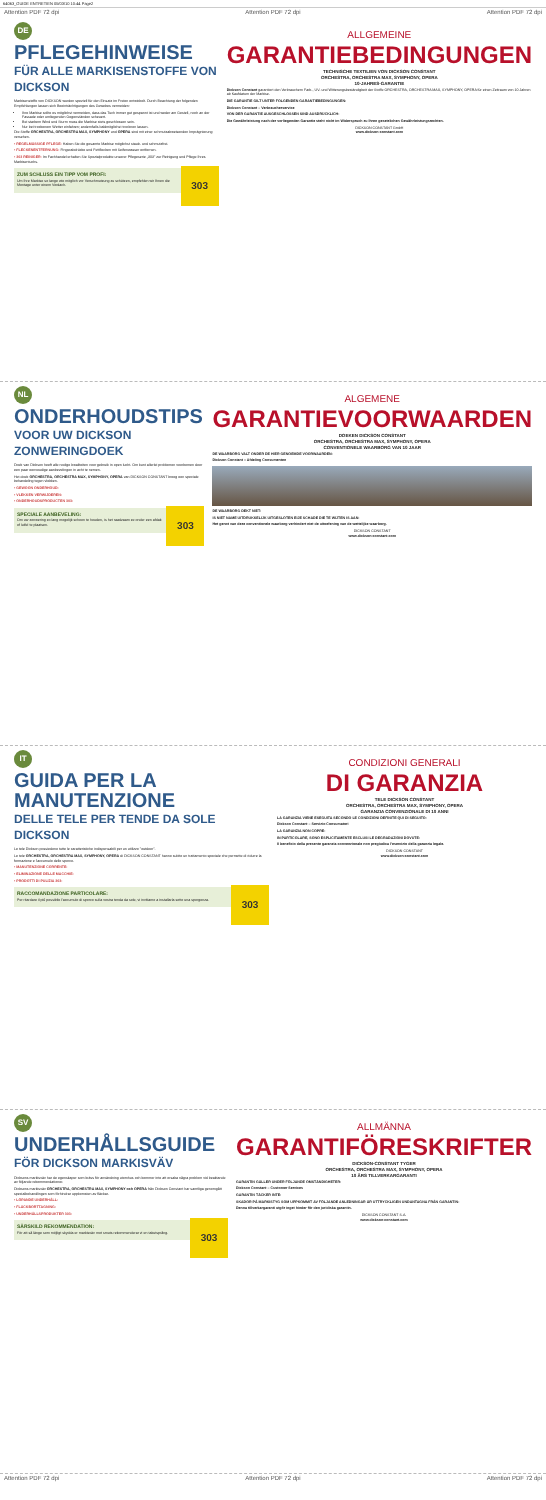64063_GUIDE ENTRETIEN 05/03/10 10:44 Page2
Attention PDF 72 dpi Attention PDF 72 dpi Attention PDF 72 dpi
DE
PFLEGEHINWEISE
FÜR ALLE MARKISENSTOFFE VON DICKSON
Markisenstoffe von DICKSON wurden speziell für den Einsatz im Freien entwickelt. Durch Beachtung der folgenden Empfehlungen lassen sich Beeinträchtigungen des Gewebes vermeiden:
Ihre Markise sollte es möglichst vermeiden, dass das Tuch immer gut gespannt ist und weder am Gestell, noch an der Fassade oder umliegenden Gegenständen scheuert.
Bei starkem Wind und Sturm muss die Markise stets geschlossen sein.
Nur bei trockenem Wetter einfahren; andernfalls baldmöglichst trocknen lassen.
Die Stoffe ORCHESTRA, ORCHESTRA MAX, SYMPHONY und OPERA sind mit einer schmutzabweisenden Imprägnierung versehen.
• REGELMÄSSIGE PFLEGE: Haben Sie die gesamte Markise möglichst staub- und schmutzfrei.
• FLECKENENTFERNUNG: Fingerabdrücke und Fettflecken mit Seifenwasser entfernen.
• 303 REINIGER: Im Fachhandel erhalten Sie Spezialprodukte unserer Pflegeserie „303" zur Reinigung und Pflege Ihres Markisentuchs.
303
ZUM SCHLUSS EIN TIPP VOM PROFI:
Um Ihre Markise so lange wie möglich vor Verschmutzung zu schützen, empfehlen wir Ihnen die Montage unter einem Vordach.
ALLGEMEINE
GARANTIEBEDINGUNGEN
TECHNISCHE TEXTILIEN VON DICKSON CONSTANT
ORCHESTRA, ORCHESTRA MAX, SYMPHONY, OPERA
10-JAHRES-GARANTIE
Dickson Constant garantiert den Verbrauchern Farb-, UV- und Witterungsbeständigkeit der Stoffe ORCHESTRA, ORCHESTRA MAX, SYMPHONY, OPERA für einen Zeitraum von 10 Jahren ab Kaufdatum der Markise.
DIE GARANTIE GILT UNTER FOLGENDEN GARANTIEBEDINGUNGEN:
Dickson Constant – Verbraucherservice
VON DER GARANTIE AUSGESCHLOSSEN SIND AUSDRÜCKLICH:
Die Gewährleistung nach der vorliegenden Garantie steht nicht im Widerspruch zu Ihren gesetzlichen Gewährleistungsrechten.
DICKSON CONSTANT GmbH
www.dickson-constant.com
NL
ONDERHOUDSTIPS
VOOR UW DICKSON ZONWERINGDOEK
Doek van Dickson heeft alle nodige kwaliteiten voor gebruik in open lucht. Om kunt allerlei problemen voorkomen door een paar eenvoudige aanbevelingen in acht te nemen.
Het doek ORCHESTRA, ORCHESTRA MAX, SYMPHONY, OPERA van DICKSON CONSTANT kreeg een speciale behandeling tegen vlekken.
• GEWOON ONDERHOUD:
• VLEKKEN VERWIJDEREN:
• ONDERHOUDSPRODUCTEN 303:
303
SPECIALE AANBEVELING:
Om uw zonwering zo lang mogelijk schoon te houden, is het raadzaam ze onder een afdak of luifel te plaatsen.
ALGEMENE
GARANTIEVOORWAARDEN
DOEKEN DICKSON CONSTANT
ORCHESTRA, ORCHESTRA MAX, SYMPHONY, OPERA
CONVENTIONELE WAARBORG VAN 10 JAAR
DE WAARBORG VALT ONDER DE HIER GENOEMDE VOORWAARDEN:
Dickson Constant – Afdeling Consumenten
DE WAARBORG DEKT NIET:
IS NIET NAME UITDRUKKELIJK UITGESLOTEN EIJE SCHADE DIE TE WIJTEN IS AAN:
Het genot van deze conventionele waarborg verhindert niet de uitoefening van de wettelijke waarborg.
DICKSON CONSTANT
www.dickson-constant.com
IT
GUIDA PER LA MANUTENZIONE
DELLE TELE PER TENDE DA SOLE DICKSON
Le tele Dickson possiedono tutte le caratteristiche indispensabili per un utilizzo "outdoor".
Le tele ORCHESTRA, ORCHESTRA MAX, SYMPHONY, OPERA di DICKSON CONSTANT hanno subito un trattamento speciale che permette di ridurre la formazione e l'accumulo dello sporco.
• MANUTENZIONE CORRENTE:
• ELIMINAZIONE DELLE MACCHIE:
• PRODOTTI DI PULIZIA 303:
303
RACCOMANDAZIONE PARTICOLARE:
Per ritardare il più possibile l'accumulo di sporco sulla vostra tenda da sole, vi invitiamo a installarla sotto una sporgenza.
CONDIZIONI GENERALI
DI GARANZIA
TELE DICKSON CONSTANT
ORCHESTRA, ORCHESTRA MAX, SYMPHONY, OPERA
GARANZIA CONVENZIONALE DI 10 ANNI
LA GARANZIA VIENE ESEGUITA SECONDO LE CONDIZIONI DEFINITE QUI DI SEGUITO:
Dickson Constant – Servizio Consumatori
LA GARANZIA NON COPRE:
IN PARTICOLARE, SONO ESPLICITAMENTE ESCLUSI LE DEGRADAZIONI DOVUTE:
Il beneficio della presente garanzia convenzionale non pregiudica l'esercizio della garanzia legale.
DICKSON CONSTANT
www.dickson-constant.com
SV
UNDERHÅLLSGUIDE
FÖR DICKSON MARKISVÄV
Dicksons markisväv har de egenskaper som krävs för användning utomhus och kommer inte att orsaka några problem vid beaktande av följande rekommendationer.
Dicksons markisväv ORCHESTRA, ORCHESTRA MAX, SYMPHONY och OPERA från Dickson Constant har samtliga genomgått specialbehandlingen som förhindrar uppkomsten av fläckar.
• LÖPANDE UNDERHÅLL:
• FLÄCKBORTTAGNING:
• UNDERHÅLLSPRODUKTER 303:
303
SÄRSKILD REKOMMENDATION:
För att så länge som möjligt skydda er markisväv mot smuts rekommenderar vi en takutsprång.
ALLMÄNNA
GARANTIFÖRESKRIFTER
DICKSON-CONSTANT TYGER
ORCHESTRA, ORCHESTRA MAX, SYMPHONY, OPERA
10 ÅRS TILLVERKARGARANTI
GARANTIN GÄLLER UNDER FÖLJANDE OMSTÄNDIGHETER:
Dickson Constant – Customer Services
GARANTIN TÄCKER INTE:
SKADOR PÅ MARKISTYG SOM UPPKOMMIT AV FÖLJANDE ANLEDNINGAR ÄR UTTRYCKLIGEN UNDANTAGNA FRÅN GARANTIN:
Denna tillverkargaranti utgör inget hinder för den juridiska garantin.
DICKSON CONSTANT S.A.
www.dickson-constant.com
Attention PDF 72 dpi Attention PDF 72 dpi Attention PDF 72 dpi